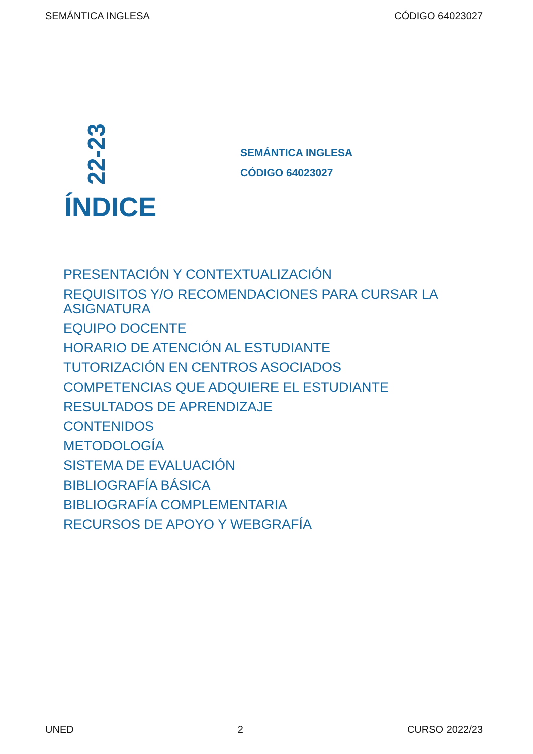SEMÁNTICA INGLESA CÓDIGO 64023027
22-23
SEMÁNTICA INGLESA
CÓDIGO 64023027
ÍNDICE
PRESENTACIÓN Y CONTEXTUALIZACIÓN
REQUISITOS Y/O RECOMENDACIONES PARA CURSAR LA ASIGNATURA
EQUIPO DOCENTE
HORARIO DE ATENCIÓN AL ESTUDIANTE
TUTORIZACIÓN EN CENTROS ASOCIADOS
COMPETENCIAS QUE ADQUIERE EL ESTUDIANTE
RESULTADOS DE APRENDIZAJE
CONTENIDOS
METODOLOGÍA
SISTEMA DE EVALUACIÓN
BIBLIOGRAFÍA BÁSICA
BIBLIOGRAFÍA COMPLEMENTARIA
RECURSOS DE APOYO Y WEBGRAFÍA
UNED 2 CURSO 2022/23